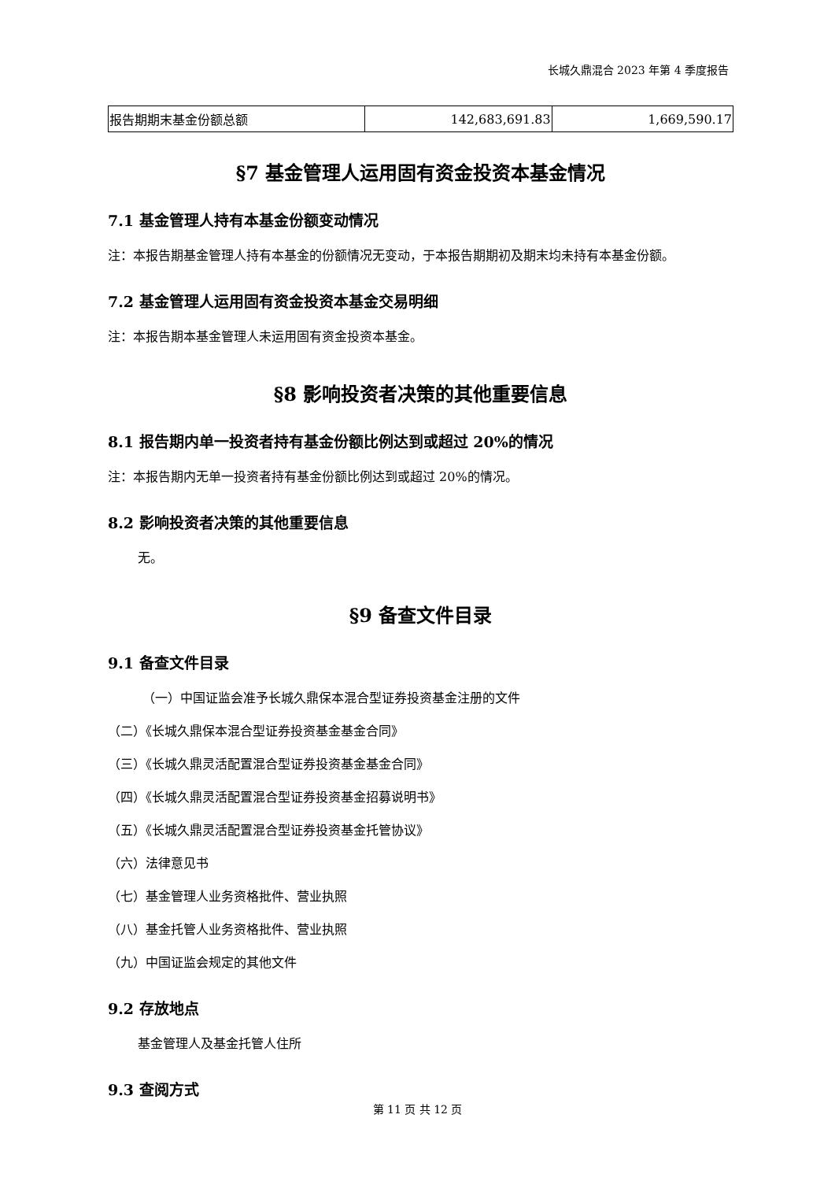长城久鼎混合 2023 年第 4 季度报告
| 报告期期末基金份额总额 | 142,683,691.83 | 1,669,590.17 |
§7 基金管理人运用固有资金投资本基金情况
7.1 基金管理人持有本基金份额变动情况
注：本报告期基金管理人持有本基金的份额情况无变动，于本报告期期初及期末均未持有本基金份额。
7.2 基金管理人运用固有资金投资本基金交易明细
注：本报告期本基金管理人未运用固有资金投资本基金。
§8 影响投资者决策的其他重要信息
8.1 报告期内单一投资者持有基金份额比例达到或超过 20%的情况
注：本报告期内无单一投资者持有基金份额比例达到或超过 20%的情况。
8.2 影响投资者决策的其他重要信息
无。
§9 备查文件目录
9.1 备查文件目录
（一）中国证监会准予长城久鼎保本混合型证券投资基金注册的文件
（二）《长城久鼎保本混合型证券投资基金基金合同》
（三）《长城久鼎灵活配置混合型证券投资基金基金合同》
（四）《长城久鼎灵活配置混合型证券投资基金招募说明书》
（五）《长城久鼎灵活配置混合型证券投资基金托管协议》
（六）法律意见书
（七）基金管理人业务资格批件、营业执照
（八）基金托管人业务资格批件、营业执照
（九）中国证监会规定的其他文件
9.2 存放地点
基金管理人及基金托管人住所
9.3 查阅方式
第 11 页 共 12 页